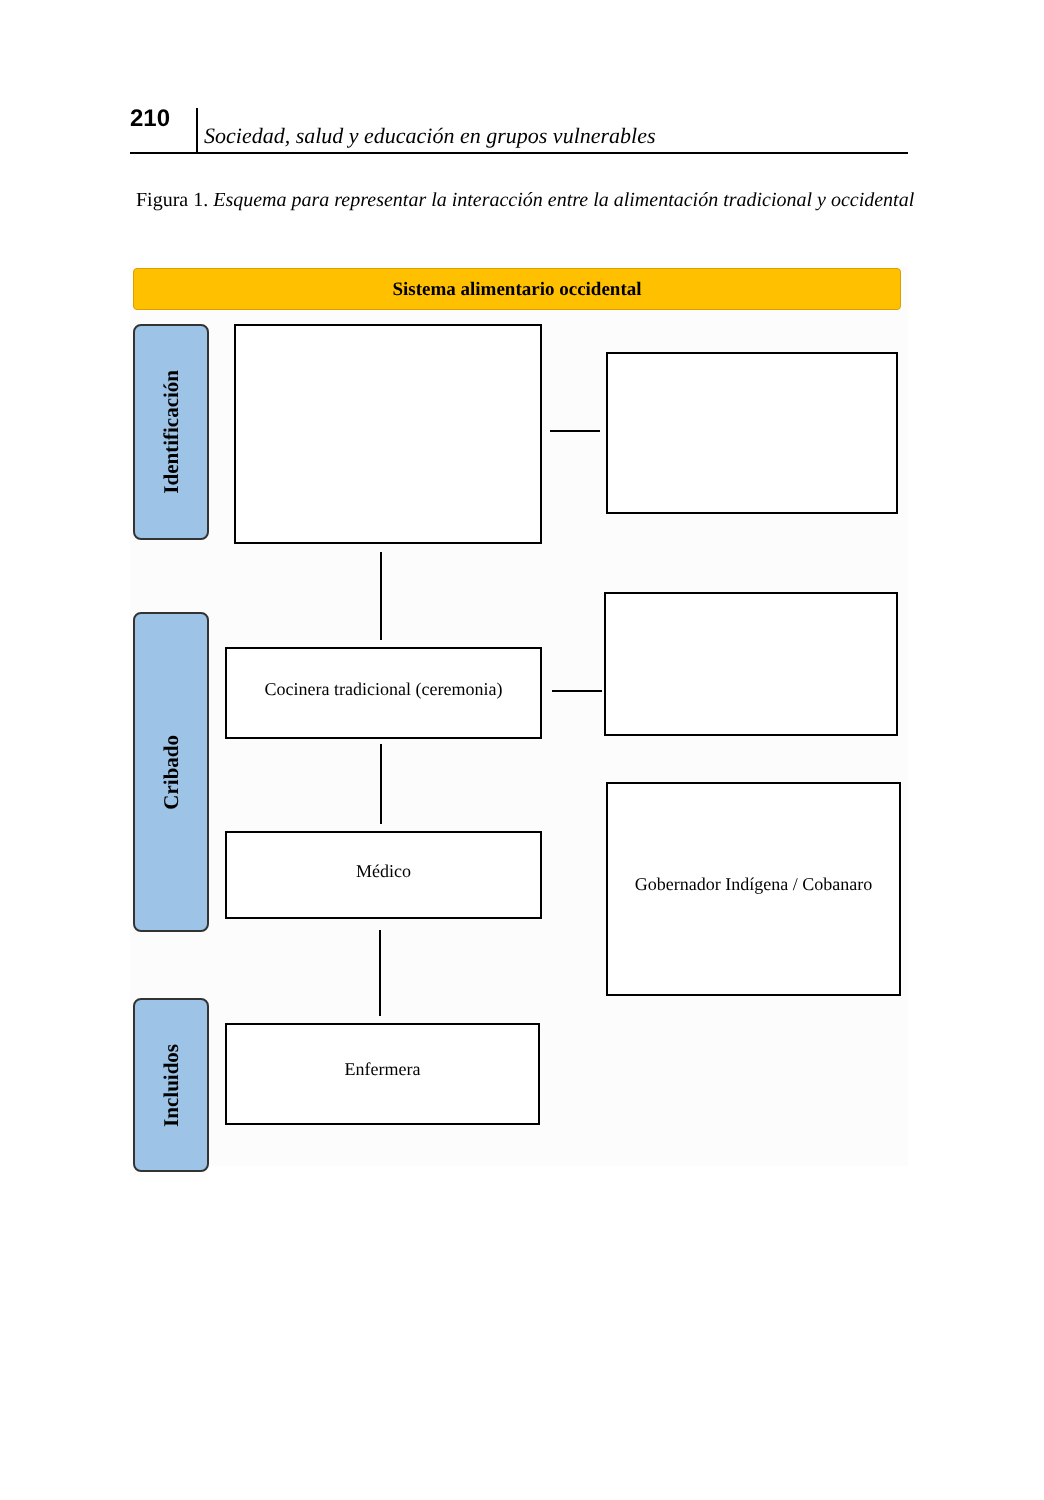210
Sociedad, salud y educación en grupos vulnerables
Figura 1. Esquema para representar la interacción entre la alimentación tradicional y occidental
Sistema alimentario occidental
Identificación
Cribado
Incluidos
Cocinera tradicional (ceremonia)
Médico
Gobernador Indígena / Cobanaro
Enfermera